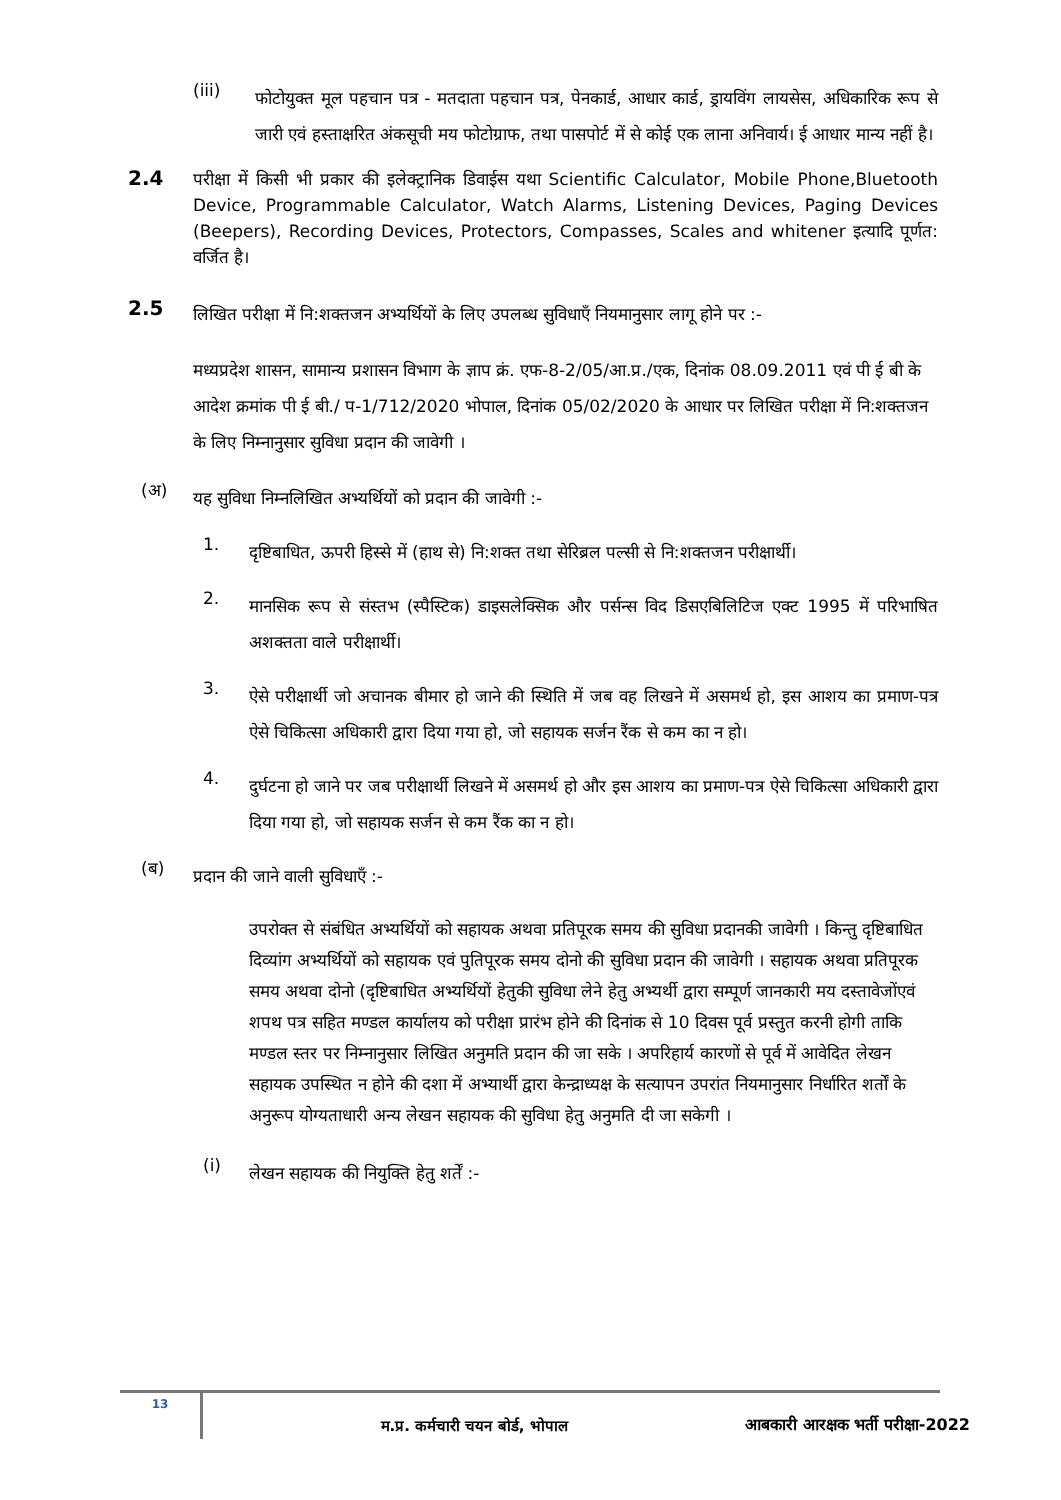(iii)
फोटोयुक्त मूल पहचान पत्र - मतदाता पहचान पत्र, पेनकार्ड, आधार कार्ड, ड्रायविंग लायसेस, अधिकारिक रूप से जारी एवं हस्ताक्षरित अंकसूची मय फोटोग्राफ, तथा पासपोर्ट में से कोई एक लाना अनिवार्य। ई आधार मान्य नहीं है।
2.4
परीक्षा में किसी भी प्रकार की इलेक्ट्रानिक डिवाईस यथा Scientific Calculator, Mobile Phone,Bluetooth Device, Programmable Calculator, Watch Alarms, Listening Devices, Paging Devices (Beepers), Recording Devices, Protectors, Compasses, Scales and whitener इत्यादि पूर्णत: वर्जित है।
2.5
लिखित परीक्षा में नि:शक्तजन अभ्यर्थियों के लिए उपलब्ध सुविधाएँ नियमानुसार लागू होने पर :-
मध्यप्रदेश शासन, सामान्य प्रशासन विभाग के ज्ञाप क्रं. एफ-8-2/05/आ.प्र./एक, दिनांक 08.09.2011 एवं पी ई बी के आदेश क्रमांक पी ई बी./ प-1/712/2020 भोपाल, दिनांक 05/02/2020 के आधार पर लिखित परीक्षा में नि:शक्तजन के लिए निम्नानुसार सुविधा प्रदान की जावेगी ।
(अ)
यह सुविधा निम्नलिखित अभ्यर्थियों को प्रदान की जावेगी :-
1.
दृष्टिबाधित, ऊपरी हिस्से में (हाथ से) नि:शक्त तथा सेरिब्रल पल्सी से नि:शक्तजन परीक्षार्थी।
2.
मानसिक रूप से संस्तभ (स्पैस्टिक) डाइसलेक्सिक और पर्सन्स विद डिसएबिलिटिज एक्ट 1995 में परिभाषित अशक्तता वाले परीक्षार्थी।
3.
ऐसे परीक्षार्थी जो अचानक बीमार हो जाने की स्थिति में जब वह लिखने में असमर्थ हो, इस आशय का प्रमाण-पत्र ऐसे चिकित्सा अधिकारी द्वारा दिया गया हो, जो सहायक सर्जन रैंक से कम का न हो।
4.
दुर्घटना हो जाने पर जब परीक्षार्थी लिखने में असमर्थ हो और इस आशय का प्रमाण-पत्र ऐसे चिकित्सा अधिकारी द्वारा दिया गया हो, जो सहायक सर्जन से कम रैंक का न हो।
(ब)
प्रदान की जाने वाली सुविधाएँ :-
उपरोक्त से संबंधित अभ्यर्थियों को सहायक अथवा प्रतिपूरक समय की सुविधा प्रदानकी जावेगी । किन्तु दृष्टिबाधित दिव्यांग अभ्यर्थियों को सहायक एवं पुतिपूरक समय दोनो की सुविधा प्रदान की जावेगी । सहायक अथवा प्रतिपूरक समय अथवा दोनो (दृष्टिबाधित अभ्यर्थियों हेतुकी सुविधा लेने हेतु अभ्यर्थी द्वारा सम्पूर्ण जानकारी मय दस्तावेजोंएवं शपथ पत्र सहित मण्डल कार्यालय को परीक्षा प्रारंभ होने की दिनांक से 10 दिवस पूर्व प्रस्तुत करनी होगी ताकि मण्डल स्तर पर निम्नानुसार लिखित अनुमति प्रदान की जा सके । अपरिहार्य कारणों से पूर्व में आवेदित लेखन सहायक उपस्थित न होने की दशा में अभ्यार्थी द्वारा केन्द्राध्यक्ष के सत्यापन उपरांत नियमानुसार निर्धारित शर्तों के अनुरूप योग्यताधारी अन्य लेखन सहायक की सुविधा हेतु अनुमति दी जा सकेगी ।
(i)
लेखन सहायक की नियुक्ति हेतु शर्तें :-
13
म.प्र. कर्मचारी चयन बोर्ड, भोपाल
आबकारी आरक्षक भर्ती परीक्षा-2022